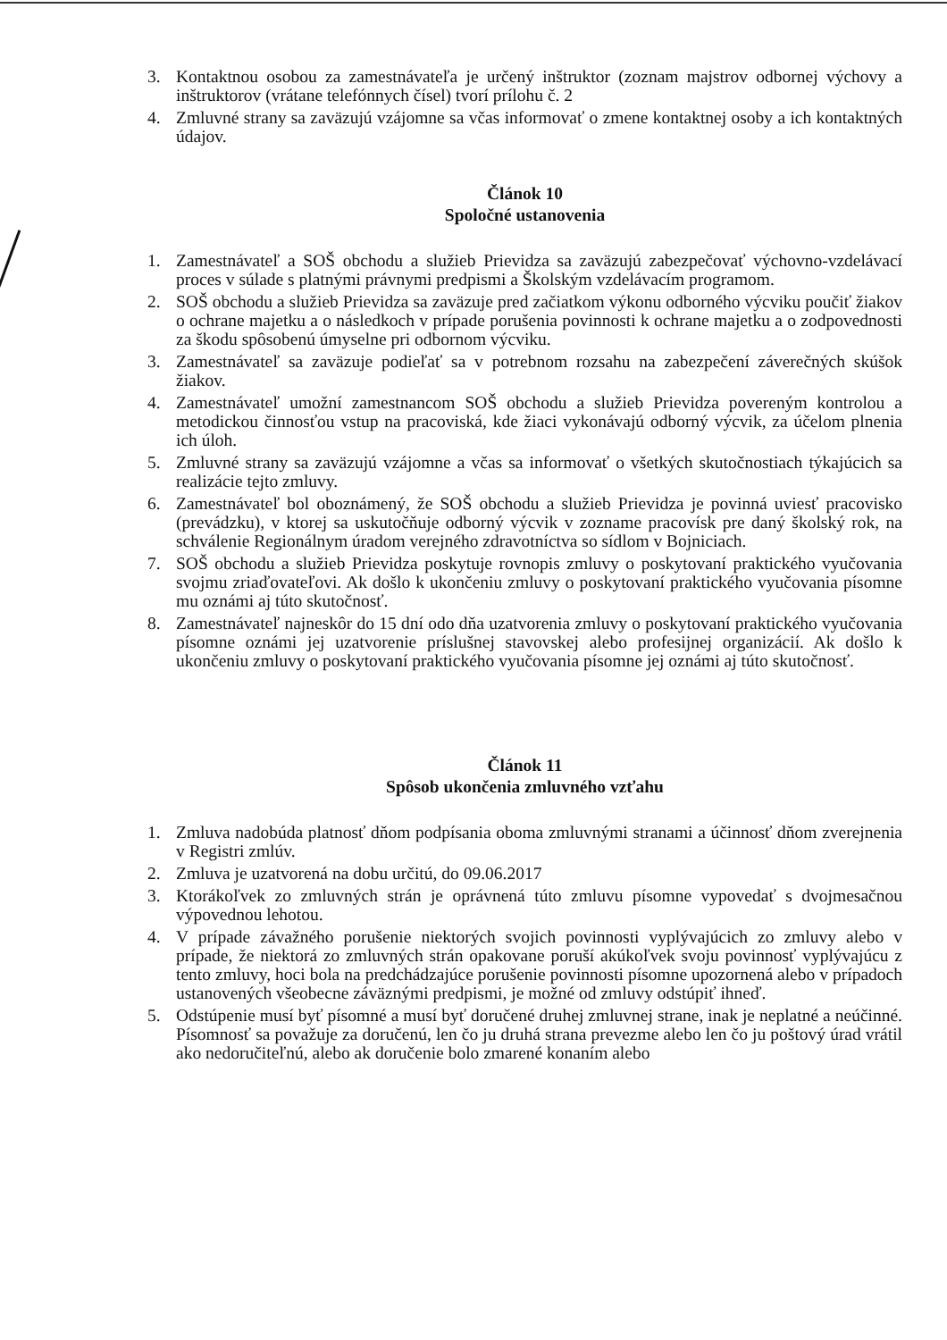3. Kontaktnou osobou za zamestnávateľa je určený inštruktor (zoznam majstrov odbornej výchovy a inštruktorov (vrátane telefónnych čísel) tvorí prílohu č. 2
4. Zmluvné strany sa zaväzujú vzájomne sa včas informovať o zmene kontaktnej osoby a ich kontaktných údajov.
Článok 10
Spoločné ustanovenia
1. Zamestnávateľ a SOŠ obchodu a služieb Prievidza sa zaväzujú zabezpečovať výchovno-vzdelávací proces v súlade s platnými právnymi predpismi a Školským vzdelávacím programom.
2. SOŠ obchodu a služieb Prievidza sa zaväzuje pred začiatkom výkonu odborného výcviku poučiť žiakov o ochrane majetku a o následkoch v prípade porušenia povinnosti k ochrane majetku a o zodpovednosti za škodu spôsobenú úmyselne pri odbornom výcviku.
3. Zamestnávateľ sa zaväzuje podieľať sa v potrebnom rozsahu na zabezpečení záverečných skúšok žiakov.
4. Zamestnávateľ umožní zamestnancom SOŠ obchodu a služieb Prievidza povereným kontrolou a metodickou činnosťou vstup na pracoviská, kde žiaci vykonávajú odborný výcvik, za účelom plnenia ich úloh.
5. Zmluvné strany sa zaväzujú vzájomne a včas sa informovať o všetkých skutočnostiach týkajúcich sa realizácie tejto zmluvy.
6. Zamestnávateľ bol oboznámený, že SOŠ obchodu a služieb Prievidza je povinná uviesť pracovisko (prevádzku), v ktorej sa uskutočňuje odborný výcvik v zozname pracovísk pre daný školský rok, na schválenie Regionálnym úradom verejného zdravotníctva so sídlom v Bojniciach.
7. SOŠ obchodu a služieb Prievidza poskytuje rovnopis zmluvy o poskytovaní praktického vyučovania svojmu zriaďovateľovi. Ak došlo k ukončeniu zmluvy o poskytovaní praktického vyučovania písomne mu oznámi aj túto skutočnosť.
8. Zamestnávateľ najneskôr do 15 dní odo dňa uzatvorenia zmluvy o poskytovaní praktického vyučovania písomne oznámi jej uzatvorenie príslušnej stavovskej alebo profesijnej organizácií. Ak došlo k ukončeniu zmluvy o poskytovaní praktického vyučovania písomne jej oznámi aj túto skutočnosť.
Článok 11
Spôsob ukončenia zmluvného vzťahu
1. Zmluva nadobúda platnosť dňom podpísania oboma zmluvnými stranami a účinnosť dňom zverejnenia v Registri zmlúv.
2. Zmluva je uzatvorená na dobu určitú, do 09.06.2017
3. Ktorákoľvek zo zmluvných strán je oprávnená túto zmluvu písomne vypovedať s dvojmesačnou výpovednou lehotou.
4. V prípade závažného porušenie niektorých svojich povinnosti vyplývajúcich zo zmluvy alebo v prípade, že niektorá zo zmluvných strán opakovane poruší akúkoľvek svoju povinnosť vyplývajúcu z tento zmluvy, hoci bola na predchádzajúce porušenie povinnosti písomne upozornená alebo v prípadoch ustanovených všeobecne záväznými predpismi, je možné od zmluvy odstúpiť ihneď.
5. Odstúpenie musí byť písomné a musí byť doručené druhej zmluvnej strane, inak je neplatné a neúčinné. Písomnosť sa považuje za doručenú, len čo ju druhá strana prevezme alebo len čo ju poštový úrad vrátil ako nedoručiteľnú, alebo ak doručenie bolo zmarené konaním alebo